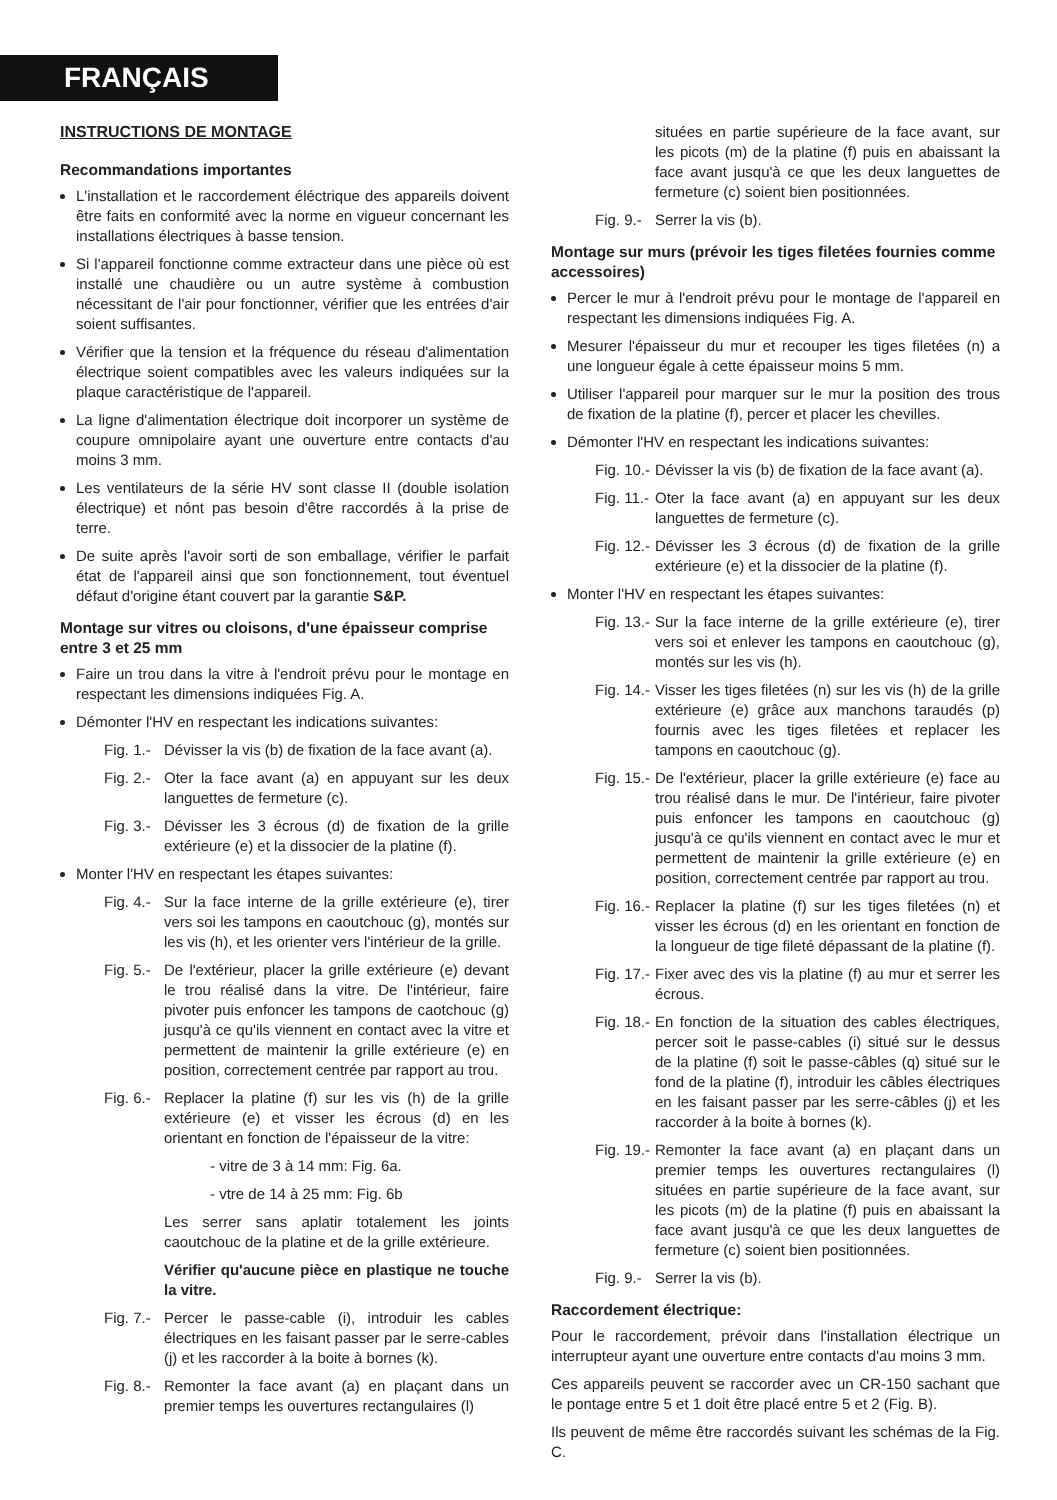FRANÇAIS
INSTRUCTIONS DE MONTAGE
Recommandations importantes
L'installation et le raccordement éléctrique des appareils doivent être faits en conformité avec la norme en vigueur concernant les installations électriques à basse tension.
Si l'appareil fonctionne comme extracteur dans une pièce où est installé une chaudière ou un autre système à combustion nécessitant de l'air pour fonctionner, vérifier que les entrées d'air soient suffisantes.
Vérifier que la tension et la fréquence du réseau d'alimentation électrique soient compatibles avec les valeurs indiquées sur la plaque caractéristique de l'appareil.
La ligne d'alimentation électrique doit incorporer un système de coupure omnipolaire ayant une ouverture entre contacts d'au moins 3 mm.
Les ventilateurs de la série HV sont classe II (double isolation électrique) et nónt pas besoin d'être raccordés à la prise de terre.
De suite après l'avoir sorti de son emballage, vérifier le parfait état de l'appareil ainsi que son fonctionnement, tout éventuel défaut d'origine étant couvert par la garantie S&P.
Montage sur vitres ou cloisons, d'une épaisseur comprise entre 3 et 25 mm
Faire un trou dans la vitre à l'endroit prévu pour le montage en respectant les dimensions indiquées Fig. A.
Démonter l'HV en respectant les indications suivantes:
Fig. 1.- Dévisser la vis (b) de fixation de la face avant (a).
Fig. 2.- Oter la face avant (a) en appuyant sur les deux languettes de fermeture (c).
Fig. 3.- Dévisser les 3 écrous (d) de fixation de la grille extérieure (e) et la dissocier de la platine (f).
Monter l'HV en respectant les étapes suivantes:
Fig. 4.- Sur la face interne de la grille extérieure (e), tirer vers soi les tampons en caoutchouc (g), montés sur les vis (h), et les orienter vers l'intérieur de la grille.
Fig. 5.- De l'extérieur, placer la grille extérieure (e) devant le trou réalisé dans la vitre. De l'intérieur, faire pivoter puis enfoncer les tampons de caotchouc (g) jusqu'à ce qu'ils viennent en contact avec la vitre et permettent de maintenir la grille extérieure (e) en position, correctement centrée par rapport au trou.
Fig. 6.- Replacer la platine (f) sur les vis (h) de la grille extérieure (e) et visser les écrous (d) en les orientant en fonction de l'épaisseur de la vitre:
- vitre de 3 à 14 mm: Fig. 6a.
- vtre de 14 à 25 mm: Fig. 6b
Les serrer sans aplatir totalement les joints caoutchouc de la platine et de la grille extérieure.
Vérifier qu'aucune pièce en plastique ne touche la vitre.
Fig. 7.- Percer le passe-cable (i), introduir les cables électriques en les faisant passer par le serre-cables (j) et les raccorder à la boite à bornes (k).
Fig. 8.- Remonter la face avant (a) en plaçant dans un premier temps les ouvertures rectangulaires (l)
situées en partie supérieure de la face avant, sur les picots (m) de la platine (f) puis en abaissant la face avant jusqu'à ce que les deux languettes de fermeture (c) soient bien positionnées.
Fig. 9.- Serrer la vis (b).
Montage sur murs (prévoir les tiges filetées fournies comme accessoires)
Percer le mur à l'endroit prévu pour le montage de l'appareil en respectant les dimensions indiquées Fig. A.
Mesurer l'épaisseur du mur et recouper les tiges filetées (n) a une longueur égale à cette épaisseur moins 5 mm.
Utiliser l'appareil pour marquer sur le mur la position des trous de fixation de la platine (f), percer et placer les chevilles.
Démonter l'HV en respectant les indications suivantes:
Fig. 10.- Dévisser la vis (b) de fixation de la face avant (a).
Fig. 11.- Oter la face avant (a) en appuyant sur les deux languettes de fermeture (c).
Fig. 12.- Dévisser les 3 écrous (d) de fixation de la grille extérieure (e) et la dissocier de la platine (f).
Monter l'HV en respectant les étapes suivantes:
Fig. 13.- Sur la face interne de la grille extérieure (e), tirer vers soi et enlever les tampons en caoutchouc (g), montés sur les vis (h).
Fig. 14.- Visser les tiges filetées (n) sur les vis (h) de la grille extérieure (e) grâce aux manchons taraudés (p) fournis avec les tiges filetées et replacer les tampons en caoutchouc (g).
Fig. 15.- De l'extérieur, placer la grille extérieure (e) face au trou réalisé dans le mur. De l'intérieur, faire pivoter puis enfoncer les tampons en caoutchouc (g) jusqu'à ce qu'ils viennent en contact avec le mur et permettent de maintenir la grille extérieure (e) en position, correctement centrée par rapport au trou.
Fig. 16.- Replacer la platine (f) sur les tiges filetées (n) et visser les écrous (d) en les orientant en fonction de la longueur de tige fileté dépassant de la platine (f).
Fig. 17.- Fixer avec des vis la platine (f) au mur et serrer les écrous.
Fig. 18.- En fonction de la situation des cables électriques, percer soit le passe-cables (i) situé sur le dessus de la platine (f) soit le passe-câbles (q) situé sur le fond de la platine (f), introduir les câbles électriques en les faisant passer par les serre-câbles (j) et les raccorder à la boite à bornes (k).
Fig. 19.- Remonter la face avant (a) en plaçant dans un premier temps les ouvertures rectangulaires (l) situées en partie supérieure de la face avant, sur les picots (m) de la platine (f) puis en abaissant la face avant jusqu'à ce que les deux languettes de fermeture (c) soient bien positionnées.
Fig. 9.- Serrer la vis (b).
Raccordement électrique:
Pour le raccordement, prévoir dans l'installation électrique un interrupteur ayant une ouverture entre contacts d'au moins 3 mm.
Ces appareils peuvent se raccorder avec un CR-150 sachant que le pontage entre 5 et 1 doit être placé entre 5 et 2 (Fig. B).
Ils peuvent de même être raccordés suivant les schémas de la Fig. C.